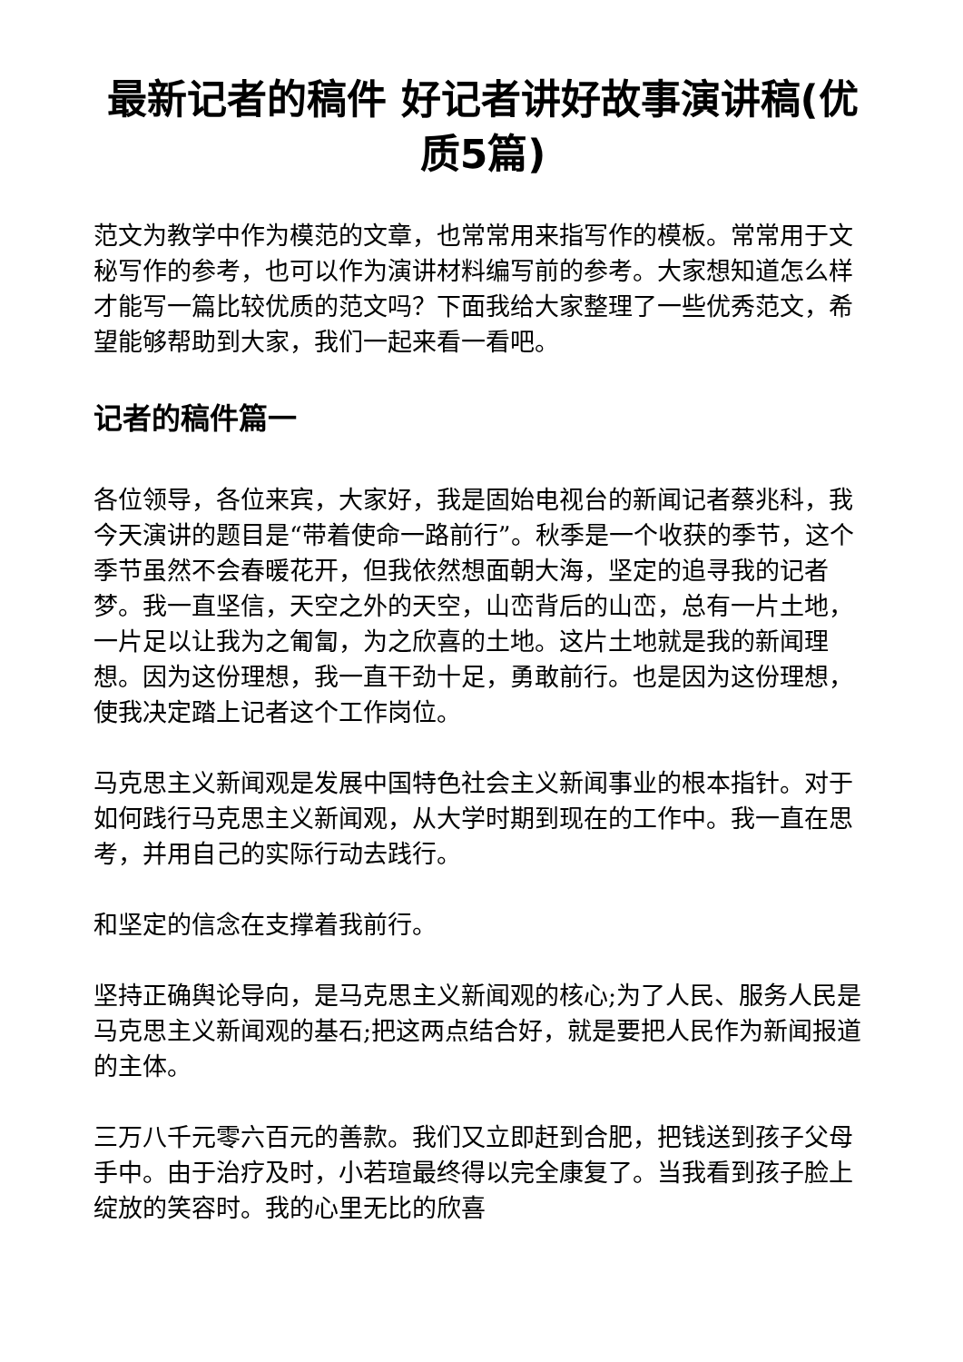最新记者的稿件 好记者讲好故事演讲稿(优质5篇)
范文为教学中作为模范的文章，也常常用来指写作的模板。常常用于文秘写作的参考，也可以作为演讲材料编写前的参考。大家想知道怎么样才能写一篇比较优质的范文吗？下面我给大家整理了一些优秀范文，希望能够帮助到大家，我们一起来看一看吧。
记者的稿件篇一
各位领导，各位来宾，大家好，我是固始电视台的新闻记者蔡兆科，我今天演讲的题目是“带着使命一路前行”。秋季是一个收获的季节，这个季节虽然不会春暖花开，但我依然想面朝大海，坚定的追寻我的记者梦。我一直坚信，天空之外的天空，山峦背后的山峦，总有一片土地，一片足以让我为之匍匐，为之欣喜的土地。这片土地就是我的新闻理想。因为这份理想，我一直干劲十足，勇敢前行。也是因为这份理想，使我决定踏上记者这个工作岗位。
马克思主义新闻观是发展中国特色社会主义新闻事业的根本指针。对于如何践行马克思主义新闻观，从大学时期到现在的工作中。我一直在思考，并用自己的实际行动去践行。
和坚定的信念在支撑着我前行。
坚持正确舆论导向，是马克思主义新闻观的核心;为了人民、服务人民是马克思主义新闻观的基石;把这两点结合好，就是要把人民作为新闻报道的主体。
三万八千元零六百元的善款。我们又立即赶到合肥，把钱送到孩子父母手中。由于治疗及时，小若瑄最终得以完全康复了。当我看到孩子脸上绽放的笑容时。我的心里无比的欣喜